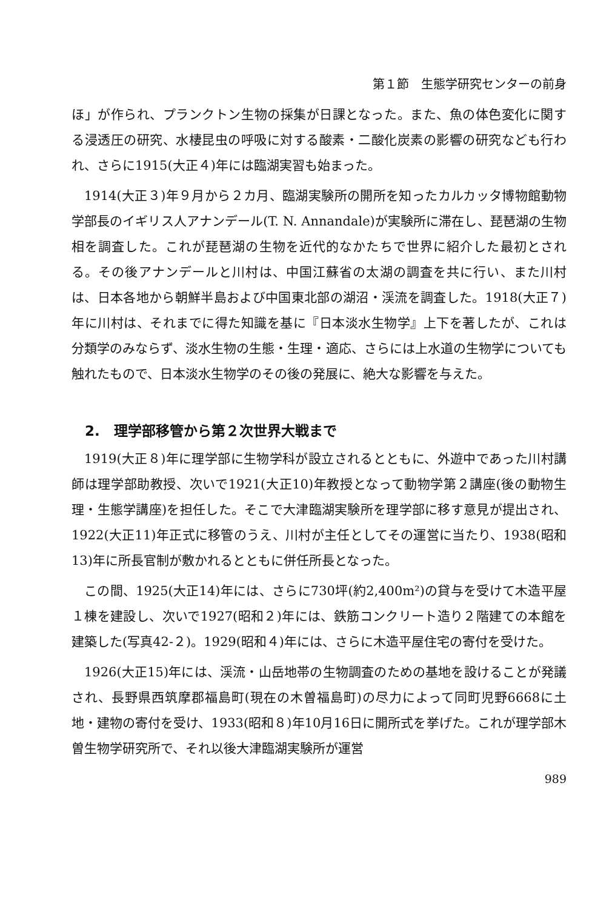第１節　生態学研究センターの前身
ほ」が作られ、プランクトン生物の採集が日課となった。また、魚の体色変化に関する浸透圧の研究、水棲昆虫の呼吸に対する酸素・二酸化炭素の影響の研究なども行われ、さらに1915(大正４)年には臨湖実習も始まった。
1914(大正３)年９月から２カ月、臨湖実験所の開所を知ったカルカッタ博物館動物学部長のイギリス人アナンデール(T. N. Annandale)が実験所に滞在し、琵琶湖の生物相を調査した。これが琵琶湖の生物を近代的なかたちで世界に紹介した最初とされる。その後アナンデールと川村は、中国江蘇省の太湖の調査を共に行い、また川村は、日本各地から朝鮮半島および中国東北部の湖沼・渓流を調査した。1918(大正７)年に川村は、それまでに得た知識を基に『日本淡水生物学』上下を著したが、これは分類学のみならず、淡水生物の生態・生理・適応、さらには上水道の生物学についても触れたもので、日本淡水生物学のその後の発展に、絶大な影響を与えた。
2.　理学部移管から第２次世界大戦まで
1919(大正８)年に理学部に生物学科が設立されるとともに、外遊中であった川村講師は理学部助教授、次いで1921(大正10)年教授となって動物学第２講座(後の動物生理・生態学講座)を担任した。そこで大津臨湖実験所を理学部に移す意見が提出され、1922(大正11)年正式に移管のうえ、川村が主任としてその運営に当たり、1938(昭和13)年に所長官制が敷かれるとともに併任所長となった。
この間、1925(大正14)年には、さらに730坪(約2,400m²)の貸与を受けて木造平屋１棟を建設し、次いで1927(昭和２)年には、鉄筋コンクリート造り２階建ての本館を建築した(写真42-２)。1929(昭和４)年には、さらに木造平屋住宅の寄付を受けた。
1926(大正15)年には、渓流・山岳地帯の生物調査のための基地を設けることが発議され、長野県西筑摩郡福島町(現在の木曽福島町)の尽力によって同町児野6668に土地・建物の寄付を受け、1933(昭和８)年10月16日に開所式を挙げた。これが理学部木曽生物学研究所で、それ以後大津臨湖実験所が運営
989